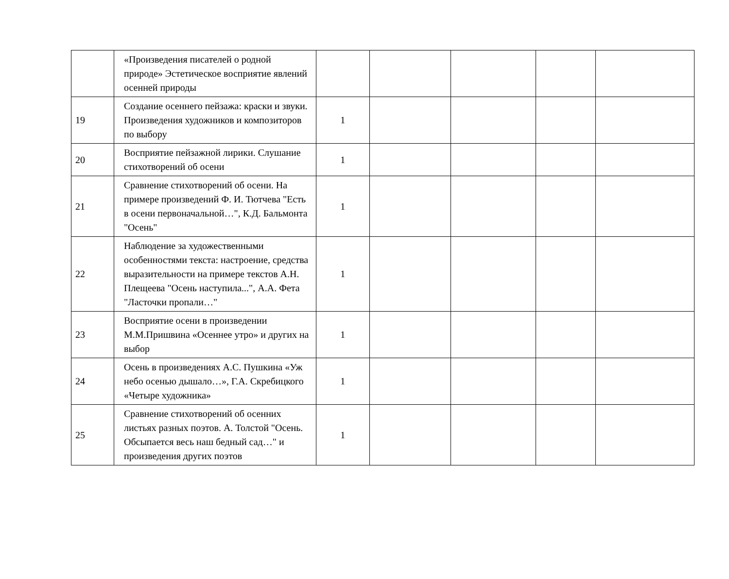| | «Произведения писателей о родной природе» Эстетическое восприятие явлений осенней природы | | | | | |
| 19 | Создание осеннего пейзажа: краски и звуки. Произведения художников и композиторов по выбору | 1 | | | | |
| 20 | Восприятие пейзажной лирики. Слушание стихотворений об осени | 1 | | | | |
| 21 | Сравнение стихотворений об осени. На примере произведений Ф. И. Тютчева "Есть в осени первоначальной…", К.Д. Бальмонта "Осень" | 1 | | | | |
| 22 | Наблюдение за художественными особенностями текста: настроение, средства выразительности на примере текстов А.Н. Плещеева "Осень наступила...", А.А. Фета "Ласточки пропали…" | 1 | | | | |
| 23 | Восприятие осени в произведении М.М.Пришвина «Осеннее утро» и других на выбор | 1 | | | | |
| 24 | Осень в произведениях А.С. Пушкина «Уж небо осенью дышало…», Г.А. Скребицкого «Четыре художника» | 1 | | | | |
| 25 | Сравнение стихотворений об осенних листьях разных поэтов. А. Толстой "Осень. Обсыпается весь наш бедный сад…" и произведения других поэтов | 1 | | | | |